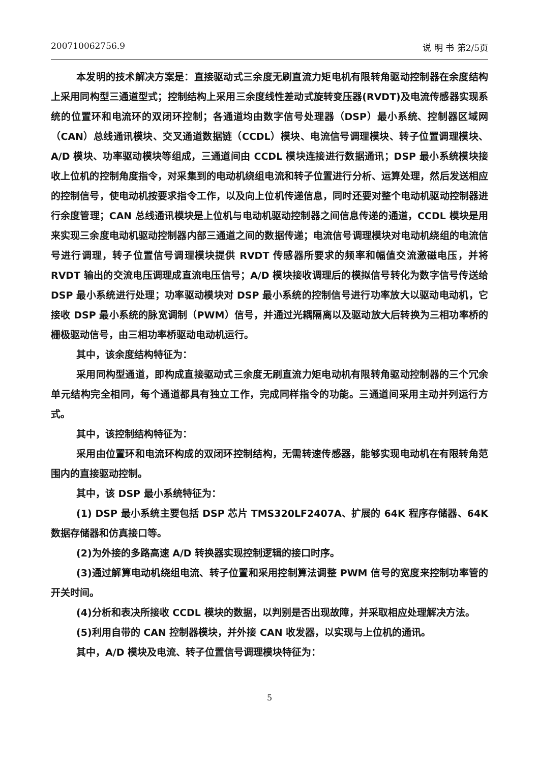200710062756.9 说 明 书 第2/5页
本发明的技术解决方案是：直接驱动式三余度无刷直流力矩电机有限转角驱动控制器在余度结构上采用同构型三通道型式；控制结构上采用三余度线性差动式旋转变压器(RVDT)及电流传感器实现系统的位置环和电流环的双闭环控制；各通道均由数字信号处理器（DSP）最小系统、控制器区域网（CAN）总线通讯模块、交叉通道数据链（CCDL）模块、电流信号调理模块、转子位置调理模块、A/D 模块、功率驱动模块等组成，三通道间由 CCDL 模块连接进行数据通讯；DSP 最小系统模块接收上位机的控制角度指令，对采集到的电动机绕组电流和转子位置进行分析、运算处理，然后发送相应的控制信号，使电动机按要求指令工作，以及向上位机传递信息，同时还要对整个电动机驱动控制器进行余度管理；CAN 总线通讯模块是上位机与电动机驱动控制器之间信息传递的通道，CCDL 模块是用来实现三余度电动机驱动控制器内部三通道之间的数据传递；电流信号调理模块对电动机绕组的电流信号进行调理，转子位置信号调理模块提供 RVDT 传感器所要求的频率和幅值交流激磁电压，并将 RVDT 输出的交流电压调理成直流电压信号；A/D 模块接收调理后的模拟信号转化为数字信号传送给 DSP 最小系统进行处理；功率驱动模块对 DSP 最小系统的控制信号进行功率放大以驱动电动机，它接收 DSP 最小系统的脉宽调制（PWM）信号，并通过光耦隔离以及驱动放大后转换为三相功率桥的栅极驱动信号，由三相功率桥驱动电动机运行。
其中，该余度结构特征为：
采用同构型通道，即构成直接驱动式三余度无刷直流力矩电动机有限转角驱动控制器的三个冗余单元结构完全相同，每个通道都具有独立工作，完成同样指令的功能。三通道间采用主动并列运行方式。
其中，该控制结构特征为：
采用由位置环和电流环构成的双闭环控制结构，无需转速传感器，能够实现电动机在有限转角范围内的直接驱动控制。
其中，该 DSP 最小系统特征为：
(1) DSP 最小系统主要包括 DSP 芯片 TMS320LF2407A、扩展的 64K 程序存储器、64K 数据存储器和仿真接口等。
(2)为外接的多路高速 A/D 转换器实现控制逻辑的接口时序。
(3)通过解算电动机绕组电流、转子位置和采用控制算法调整 PWM 信号的宽度来控制功率管的开关时间。
(4)分析和表决所接收 CCDL 模块的数据，以判别是否出现故障，并采取相应处理解决方法。
(5)利用自带的 CAN 控制器模块，并外接 CAN 收发器，以实现与上位机的通讯。
其中，A/D 模块及电流、转子位置信号调理模块特征为：
5